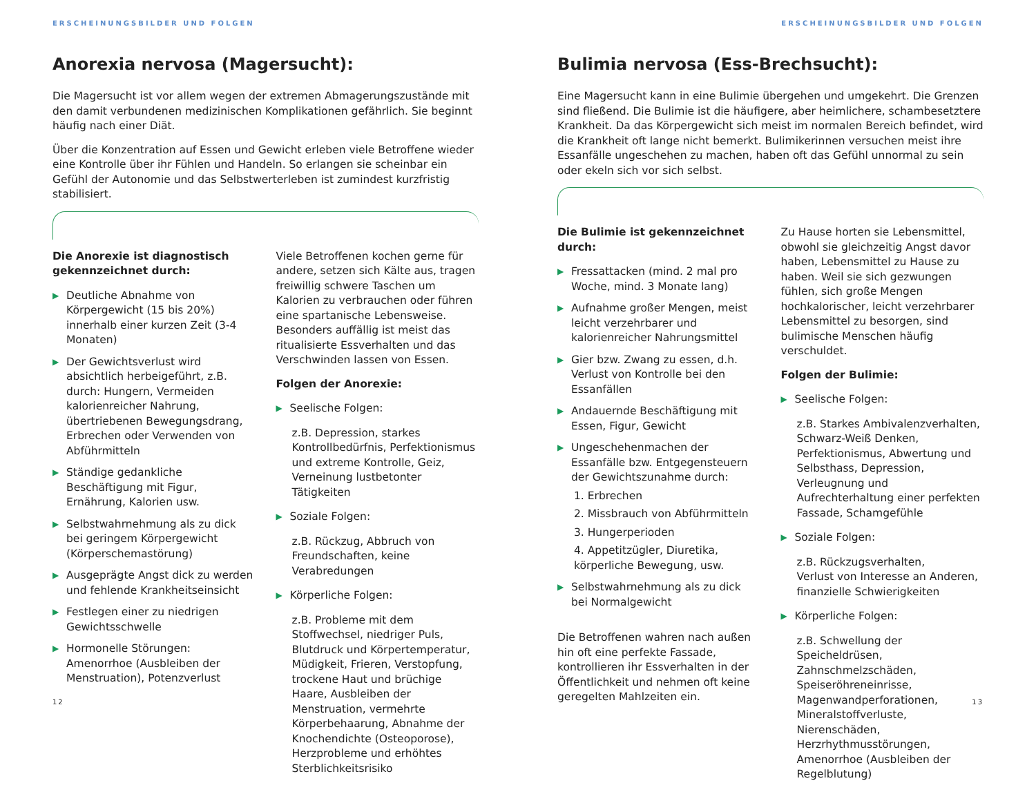ERSCHEINUNGSBILDER UND FOLGEN
Anorexia nervosa (Magersucht):
Die Magersucht ist vor allem wegen der extremen Abmagerungszustände mit den damit verbundenen medizinischen Komplikationen gefährlich. Sie beginnt häufig nach einer Diät.
Über die Konzentration auf Essen und Gewicht erleben viele Betroffene wieder eine Kontrolle über ihr Fühlen und Handeln. So erlangen sie scheinbar ein Gefühl der Autonomie und das Selbstwerterleben ist zumindest kurzfristig stabilisiert.
Die Anorexie ist diagnostisch gekennzeichnet durch:
▶ Deutliche Abnahme von Körpergewicht (15 bis 20%) innerhalb einer kurzen Zeit (3-4 Monaten)
▶ Der Gewichtsverlust wird absichtlich herbeigeführt, z.B. durch: Hungern, Vermeiden kalorienreicher Nahrung, übertriebenen Bewegungsdrang, Erbrechen oder Verwenden von Abführmitteln
▶ Ständige gedankliche Beschäftigung mit Figur, Ernährung, Kalorien usw.
▶ Selbstwahrnehmung als zu dick bei geringem Körpergewicht (Körperschemastörung)
▶ Ausgeprägte Angst dick zu werden und fehlende Krankheitseinsicht
▶ Festlegen einer zu niedrigen Gewichtsschwelle
▶ Hormonelle Störungen: Amenorrhoe (Ausbleiben der Menstruation), Potenzverlust
Viele Betroffenen kochen gerne für andere, setzen sich Kälte aus, tragen freiwillig schwere Taschen um Kalorien zu verbrauchen oder führen eine spartanische Lebensweise. Besonders auffällig ist meist das ritualisierte Essverhalten und das Verschwinden lassen von Essen.
Folgen der Anorexie:
▶ Seelische Folgen:
z.B. Depression, starkes Kontrollbedürfnis, Perfektionismus und extreme Kontrolle, Geiz, Verneinung lustbetonter Tätigkeiten
▶ Soziale Folgen:
z.B. Rückzug, Abbruch von Freundschaften, keine Verabredungen
▶ Körperliche Folgen:
z.B. Probleme mit dem Stoffwechsel, niedriger Puls, Blutdruck und Körpertemperatur, Müdigkeit, Frieren, Verstopfung, trockene Haut und brüchige Haare, Ausbleiben der Menstruation, vermehrte Körperbehaarung, Abnahme der Knochendichte (Osteoporose), Herzprobleme und erhöhtes Sterblichkeitsrisiko
12
ERSCHEINUNGSBILDER UND FOLGEN
Bulimia nervosa (Ess-Brechsucht):
Eine Magersucht kann in eine Bulimie übergehen und umgekehrt. Die Grenzen sind fließend. Die Bulimie ist die häufigere, aber heimlichere, schambesetztere Krankheit. Da das Körpergewicht sich meist im normalen Bereich befindet, wird die Krankheit oft lange nicht bemerkt. Bulimikerinnen versuchen meist ihre Essanfälle ungeschehen zu machen, haben oft das Gefühl unnormal zu sein oder ekeln sich vor sich selbst.
Die Bulimie ist gekennzeichnet durch:
▶ Fressattacken (mind. 2 mal pro Woche, mind. 3 Monate lang)
▶ Aufnahme großer Mengen, meist leicht verzehrbarer und kalorienreicher Nahrungsmittel
▶ Gier bzw. Zwang zu essen, d.h. Verlust von Kontrolle bei den Essanfällen
▶ Andauernde Beschäftigung mit Essen, Figur, Gewicht
▶ Ungeschehenmachen der Essanfälle bzw. Entgegensteuern der Gewichtszunahme durch:
1. Erbrechen
2. Missbrauch von Abführmitteln
3. Hungerperioden
4. Appetitzügler, Diuretika, körperliche Bewegung, usw.
▶ Selbstwahrnehmung als zu dick bei Normalgewicht
Die Betroffenen wahren nach außen hin oft eine perfekte Fassade, kontrollieren ihr Essverhalten in der Öffentlichkeit und nehmen oft keine geregelten Mahlzeiten ein.
Zu Hause horten sie Lebensmittel, obwohl sie gleichzeitig Angst davor haben, Lebensmittel zu Hause zu haben. Weil sie sich gezwungen fühlen, sich große Mengen hochkalorischer, leicht verzehrbarer Lebensmittel zu besorgen, sind bulimische Menschen häufig verschuldet.
Folgen der Bulimie:
▶ Seelische Folgen:
z.B. Starkes Ambivalenzverhalten, Schwarz-Weiß Denken, Perfektionismus, Abwertung und Selbsthass, Depression, Verleugnung und Aufrechterhaltung einer perfekten Fassade, Schamgefühle
▶ Soziale Folgen:
z.B. Rückzugsverhalten,
Verlust von Interesse an Anderen, finanzielle Schwierigkeiten
▶ Körperliche Folgen:
z.B. Schwellung der Speicheldrüsen, Zahnschmelzschäden, Speiseröhreneinrisse, Magenwandperforationen, Mineralstoffverluste, Nierenschäden, Herzrhythmusstörungen, Amenorrhoe (Ausbleiben der Regelblutung)
13